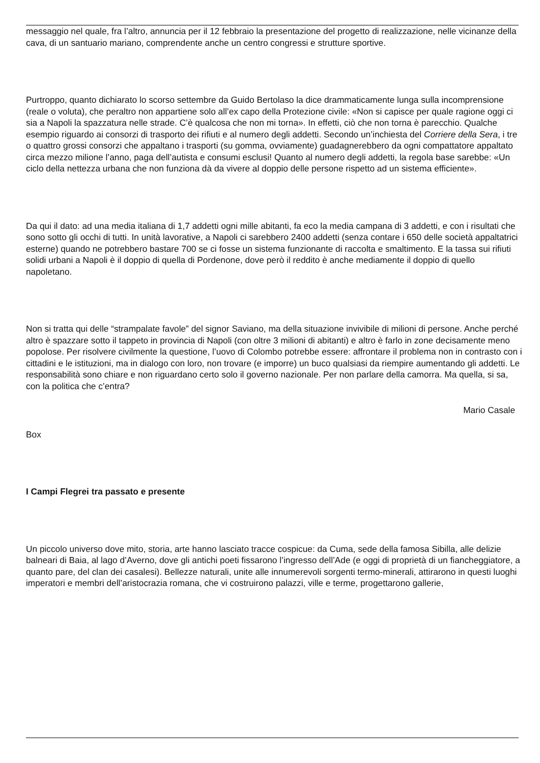messaggio nel quale, fra l’altro, annuncia per il 12 febbraio la presentazione del progetto di realizzazione, nelle vicinanze della cava, di un santuario mariano, comprendente anche un centro congressi e strutture sportive.
Purtroppo, quanto dichiarato lo scorso settembre da Guido Bertolaso la dice drammaticamente lunga sulla incomprensione (reale o voluta), che peraltro non appartiene solo all’ex capo della Protezione civile: «Non si capisce per quale ragione oggi ci sia a Napoli la spazzatura nelle strade. C’è qualcosa che non mi torna». In effetti, ciò che non torna è parecchio. Qualche esempio riguardo ai consorzi di trasporto dei rifiuti e al numero degli addetti. Secondo un’inchiesta del Corriere della Sera, i tre o quattro grossi consorzi che appaltano i trasporti (su gomma, ovviamente) guadagnerebbero da ogni compattatore appaltato circa mezzo milione l’anno, paga dell’autista e consumi esclusi! Quanto al numero degli addetti, la regola base sarebbe: «Un ciclo della nettezza urbana che non funziona dà da vivere al doppio delle persone rispetto ad un sistema efficiente».
Da qui il dato: ad una media italiana di 1,7 addetti ogni mille abitanti, fa eco la media campana di 3 addetti, e con i risultati che sono sotto gli occhi di tutti. In unità lavorative, a Napoli ci sarebbero 2400 addetti (senza contare i 650 delle società appaltatrici esterne) quando ne potrebbero bastare 700 se ci fosse un sistema funzionante di raccolta e smaltimento. E la tassa sui rifiuti solidi urbani a Napoli è il doppio di quella di Pordenone, dove però il reddito è anche mediamente il doppio di quello napoletano.
Non si tratta qui delle “strampalate favole” del signor Saviano, ma della situazione invivibile di milioni di persone. Anche perché altro è spazzare sotto il tappeto in provincia di Napoli (con oltre 3 milioni di abitanti) e altro è farlo in zone decisamente meno popolose. Per risolvere civilmente la questione, l’uovo di Colombo potrebbe essere: affrontare il problema non in contrasto con i cittadini e le istituzioni, ma in dialogo con loro, non trovare (e imporre) un buco qualsiasi da riempire aumentando gli addetti. Le responsabilità sono chiare e non riguardano certo solo il governo nazionale. Per non parlare della camorra. Ma quella, si sa, con la politica che c’entra?
Mario Casale
Box
I Campi Flegrei tra passato e presente
Un piccolo universo dove mito, storia, arte hanno lasciato tracce cospicue: da Cuma, sede della famosa Sibilla, alle delizie balneari di Baia, al lago d’Averno, dove gli antichi poeti fissarono l’ingresso dell’Ade (e oggi di proprietà di un fiancheggiatore, a quanto pare, del clan dei casalesi). Bellezze naturali, unite alle innumerevoli sorgenti termo-minerali, attirarono in questi luoghi imperatori e membri dell’aristocrazia romana, che vi costruirono palazzi, ville e terme, progettarono gallerie,